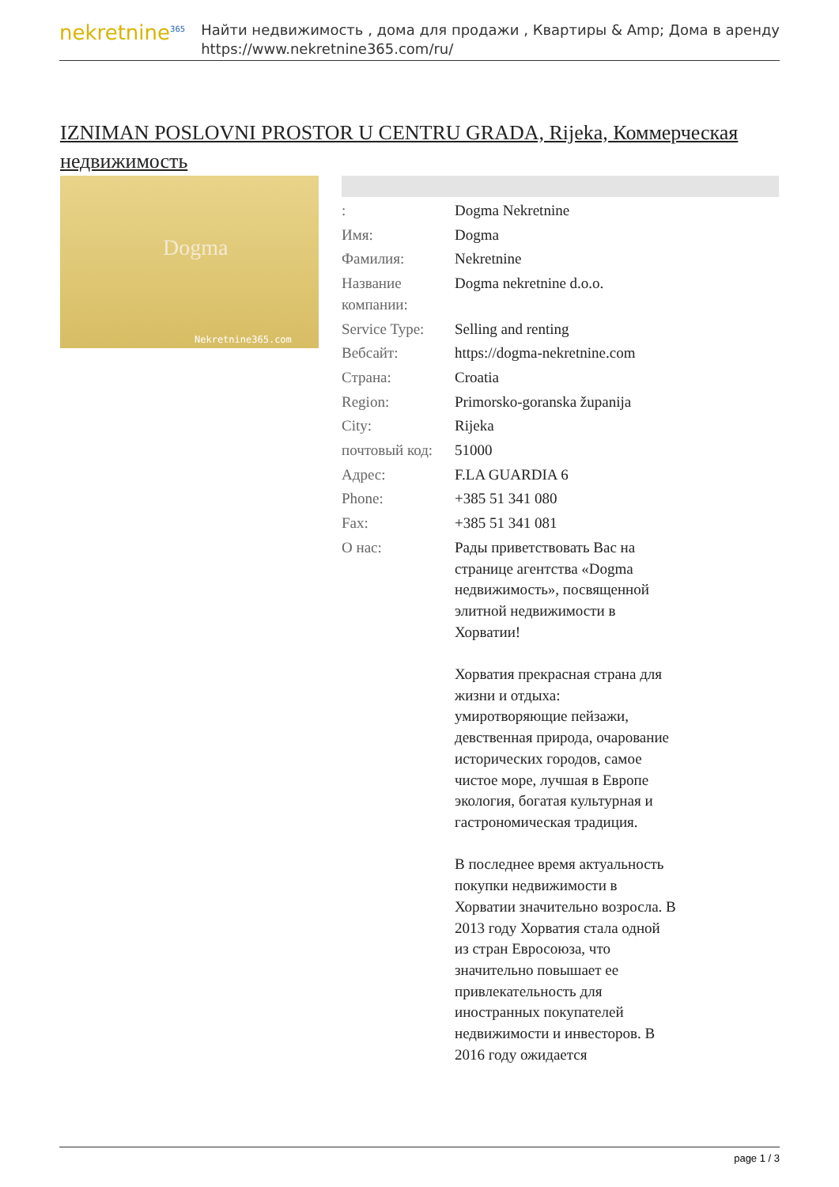nekretnine<sup>365</sup>
Найти недвижимость , дома для продажи , Квартиры & Amp; Дома в аренду
https://www.nekretnine365.com/ru/
IZNIMAN POSLOVNI PROSTOR U CENTRU GRADA, Rijeka, Коммерческая недвижимость
Dogma
Nekretnine365.com
| : | Dogma Nekretnine |
| Имя: | Dogma |
| Фамилия: | Nekretnine |
| Название компании: | Dogma nekretnine d.o.o. |
| Service Type: | Selling and renting |
| Вебсайт: | https://dogma-nekretnine.com |
| Страна: | Croatia |
| Region: | Primorsko-goranska županija |
| City: | Rijeka |
| почтовый код: | 51000 |
| Адрес: | F.LA GUARDIA 6 |
| Phone: | +385 51 341 080 |
| Fax: | +385 51 341 081 |
| О нас: | Рады приветствовать Вас на странице агентства «Dogma недвижимость», посвященной элитной недвижимости в Хорватии! Хорватия прекрасная страна для жизни и отдыха: умиротворяющие пейзажи, девственная природа, очарование исторических городов, самое чистое море, лучшая в Европе экология, богатая культурная и гастрономическая традиция. В последнее время актуальность покупки недвижимости в Хорватии значительно возросла. В 2013 году Хорватия стала одной из стран Евросоюза, что значительно повышает ее привлекательность для иностранных покупателей недвижимости и инвесторов. В 2016 году ожидается |
page 1 / 3